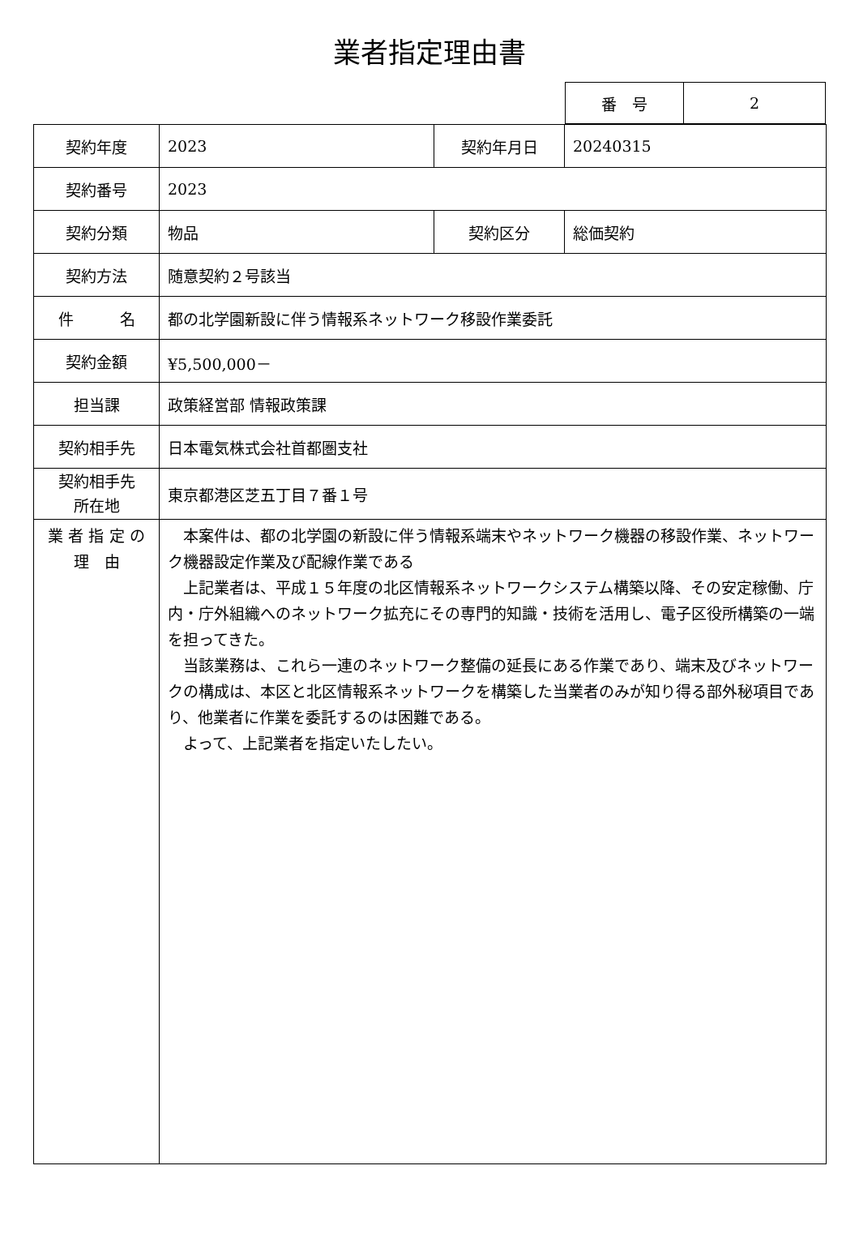業者指定理由書
| 番 号 | 2 |
| 契約年度 | 2023 | 契約年月日 | 20240315 |
| 契約番号 | 2023 | | |
| 契約分類 | 物品 | 契約区分 | 総価契約 |
| 契約方法 | 随意契約２号該当 | | |
| 件 名 | 都の北学園新設に伴う情報系ネットワーク移設作業委託 | | |
| 契約金額 | ¥5,500,000－ | | |
| 担当課 | 政策経営部 情報政策課 | | |
| 契約相手先 | 日本電気株式会社首都圏支社 | | |
| 契約相手先 所在地 | 東京都港区芝五丁目７番１号 | | |
| 業 者 指 定 の 理 由 | 本案件は、都の北学園の新設に伴う情報系端末やネットワーク機器の移設作業、ネットワーク機器設定作業及び配線作業である 上記業者は、平成１５年度の北区情報系ネットワークシステム構築以降、その安定稼働、庁内・庁外組織へのネットワーク拡充にその専門的知識・技術を活用し、電子区役所構築の一端を担ってきた。 当該業務は、これら一連のネットワーク整備の延長にある作業であり、端末及びネットワークの構成は、本区と北区情報系ネットワークを構築した当業者のみが知り得る部外秘項目であり、他業者に作業を委託するのは困難である。 よって、上記業者を指定いたしたい。 | | |